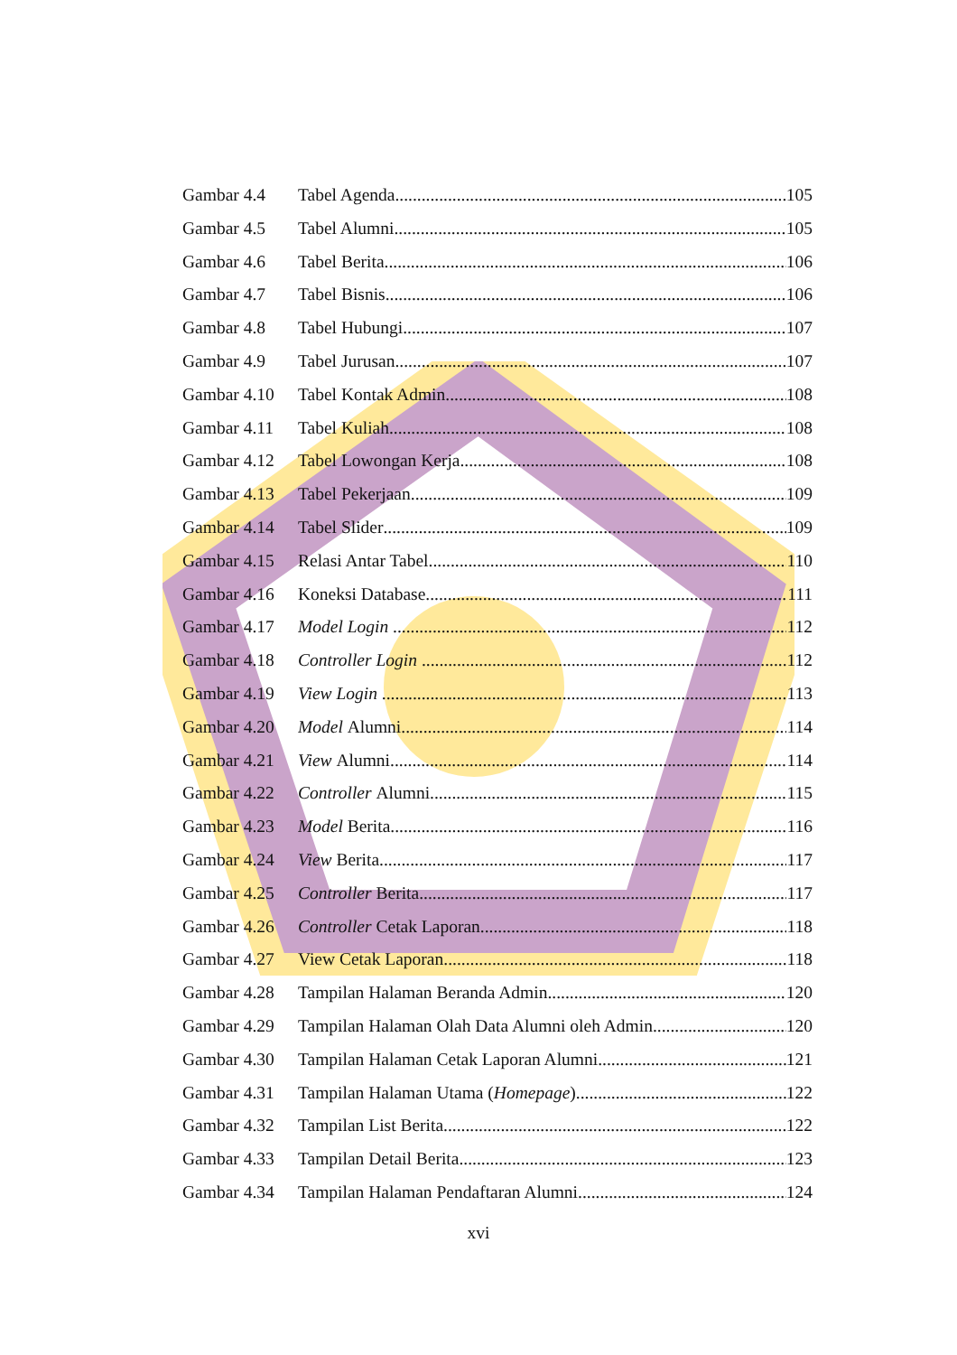Gambar 4.4 Tabel Agenda 105
Gambar 4.5 Tabel Alumni 105
Gambar 4.6 Tabel Berita 106
Gambar 4.7 Tabel Bisnis 106
Gambar 4.8 Tabel Hubungi 107
Gambar 4.9 Tabel Jurusan 107
Gambar 4.10 Tabel Kontak Admin 108
Gambar 4.11 Tabel Kuliah 108
Gambar 4.12 Tabel Lowongan Kerja 108
Gambar 4.13 Tabel Pekerjaan 109
Gambar 4.14 Tabel Slider 109
Gambar 4.15 Relasi Antar Tabel 110
Gambar 4.16 Koneksi Database 111
Gambar 4.17 Model Login 112
Gambar 4.18 Controller Login 112
Gambar 4.19 View Login 113
Gambar 4.20 Model Alumni 114
Gambar 4.21 View Alumni 114
Gambar 4.22 Controller Alumni 115
Gambar 4.23 Model Berita 116
Gambar 4.24 View Berita 117
Gambar 4.25 Controller Berita 117
Gambar 4.26 Controller Cetak Laporan 118
Gambar 4.27 View Cetak Laporan 118
Gambar 4.28 Tampilan Halaman Beranda Admin 120
Gambar 4.29 Tampilan Halaman Olah Data Alumni oleh Admin 120
Gambar 4.30 Tampilan Halaman Cetak Laporan Alumni 121
Gambar 4.31 Tampilan Halaman Utama (Homepage) 122
Gambar 4.32 Tampilan List Berita 122
Gambar 4.33 Tampilan Detail Berita 123
Gambar 4.34 Tampilan Halaman Pendaftaran Alumni 124
xvi